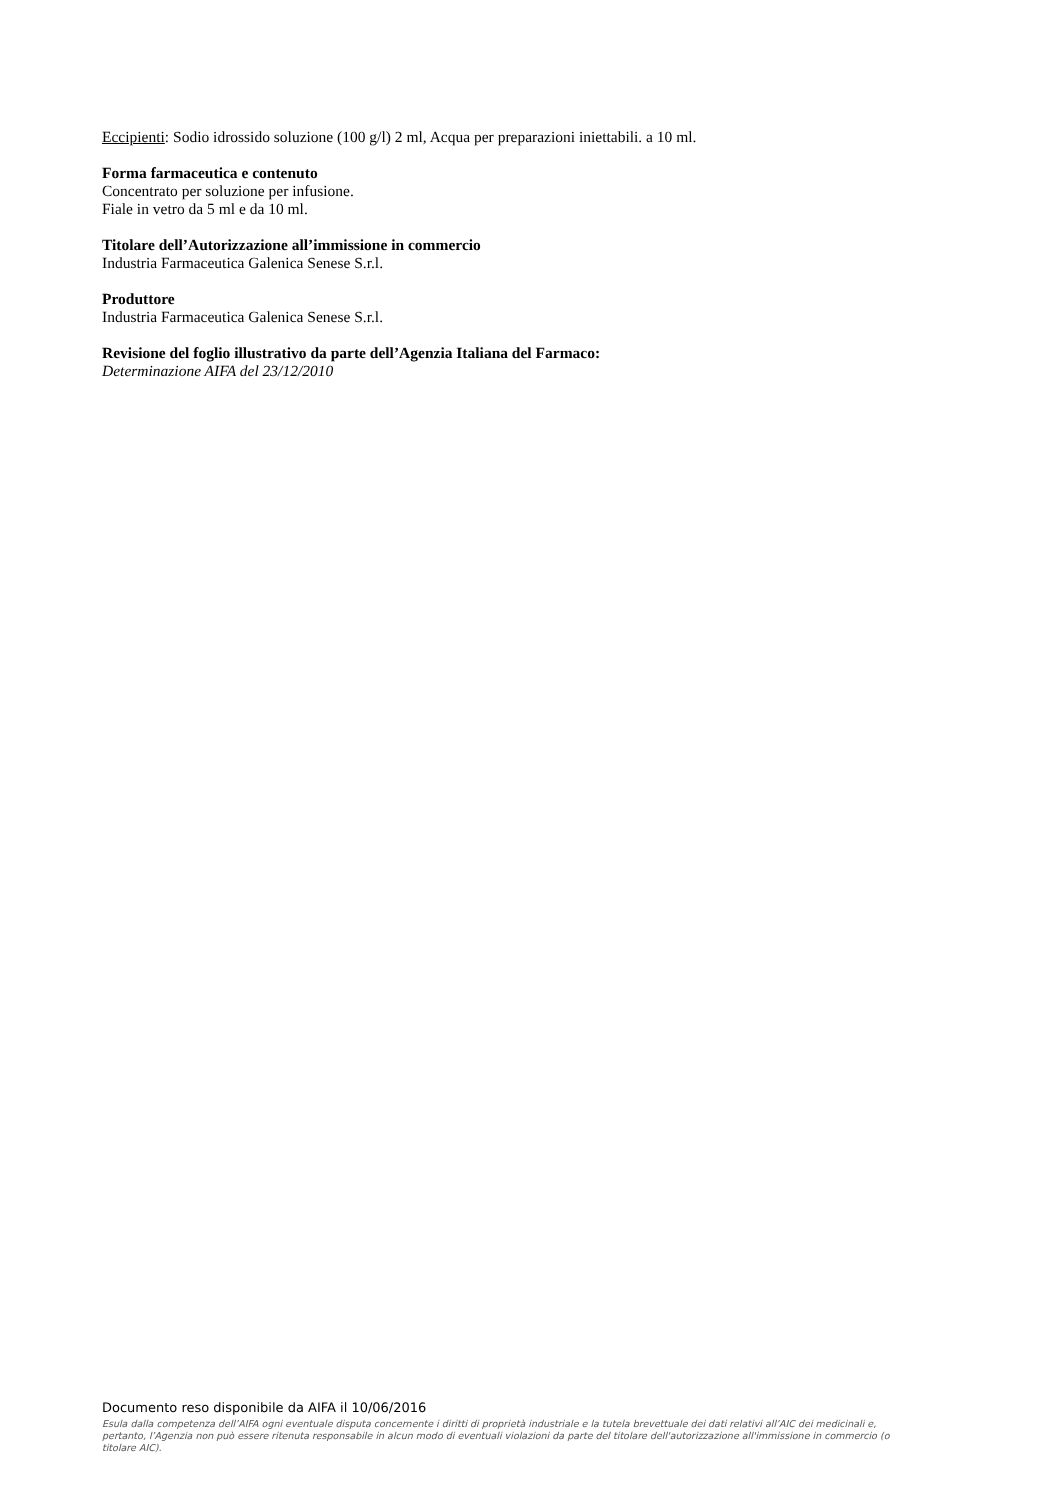Eccipienti: Sodio idrossido soluzione (100 g/l) 2 ml, Acqua per preparazioni iniettabili. a 10 ml.
Forma farmaceutica e contenuto
Concentrato per soluzione per infusione.
Fiale in vetro da 5 ml e da 10 ml.
Titolare dell’Autorizzazione all’immissione in commercio
Industria Farmaceutica Galenica Senese S.r.l.
Produttore
Industria Farmaceutica Galenica Senese S.r.l.
Revisione del foglio illustrativo da parte dell’Agenzia Italiana del Farmaco:
Determinazione AIFA del 23/12/2010
Documento reso disponibile da AIFA il 10/06/2016
Esula dalla competenza dell’AIFA ogni eventuale disputa concernente i diritti di proprietà industriale e la tutela brevettuale dei dati relativi all’AIC dei medicinali e, pertanto, l’Agenzia non può essere ritenuta responsabile in alcun modo di eventuali violazioni da parte del titolare dell'autorizzazione all'immissione in commercio (o titolare AIC).